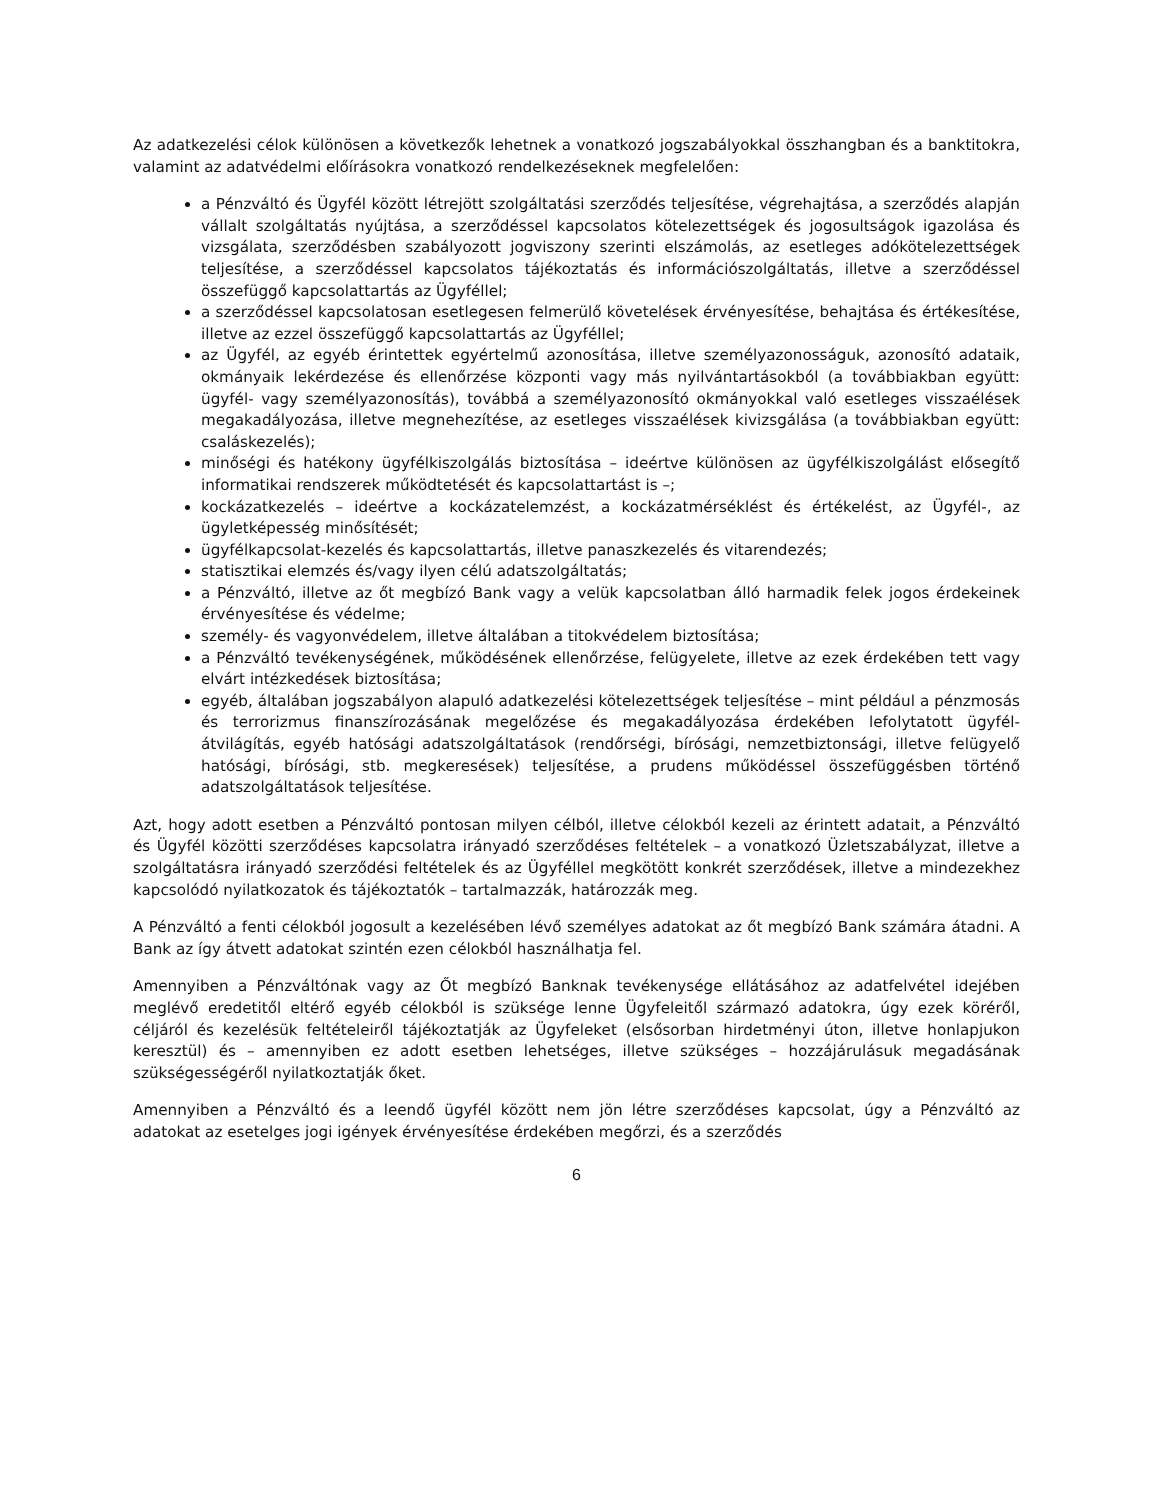Az adatkezelési célok különösen a következők lehetnek a vonatkozó jogszabályokkal összhangban és a banktitokra, valamint az adatvédelmi előírásokra vonatkozó rendelkezéseknek megfelelően:
a Pénzváltó és Ügyfél között létrejött szolgáltatási szerződés teljesítése, végrehajtása, a szerződés alapján vállalt szolgáltatás nyújtása, a szerződéssel kapcsolatos kötelezettségek és jogosultságok igazolása és vizsgálata, szerződésben szabályozott jogviszony szerinti elszámolás, az esetleges adókötelezettségek teljesítése, a szerződéssel kapcsolatos tájékoztatás és információszolgáltatás, illetve a szerződéssel összefüggő kapcsolattartás az Ügyféllel;
a szerződéssel kapcsolatosan esetlegesen felmerülő követelések érvényesítése, behajtása és értékesítése, illetve az ezzel összefüggő kapcsolattartás az Ügyféllel;
az Ügyfél, az egyéb érintettek egyértelmű azonosítása, illetve személyazonosságuk, azonosító adataik, okmányaik lekérdezése és ellenőrzése központi vagy más nyilvántartásokból (a továbbiakban együtt: ügyfél- vagy személyazonosítás), továbbá a személyazonosító okmányokkal való esetleges visszaélések megakadályozása, illetve megnehezítése, az esetleges visszaélések kivizsgálása (a továbbiakban együtt: csaláskezelés);
minőségi és hatékony ügyfélkiszolgálás biztosítása – ideértve különösen az ügyfélkiszolgálást elősegítő informatikai rendszerek működtetését és kapcsolattartást is –;
kockázatkezelés – ideértve a kockázatelemzést, a kockázatmérséklést és értékelést, az Ügyfél-, az ügyletképesség minősítését;
ügyfélkapcsolat-kezelés és kapcsolattartás, illetve panaszkezelés és vitarendezés;
statisztikai elemzés és/vagy ilyen célú adatszolgáltatás;
a Pénzváltó, illetve az őt megbízó Bank vagy a velük kapcsolatban álló harmadik felek jogos érdekeinek érvényesítése és védelme;
személy- és vagyonvédelem, illetve általában a titokvédelem biztosítása;
a Pénzváltó tevékenységének, működésének ellenőrzése, felügyelete, illetve az ezek érdekében tett vagy elvárt intézkedések biztosítása;
egyéb, általában jogszabályon alapuló adatkezelési kötelezettségek teljesítése – mint például a pénzmosás és terrorizmus finanszírozásának megelőzése és megakadályozása érdekében lefolytatott ügyfél-átvilágítás, egyéb hatósági adatszolgáltatások (rendőrségi, bírósági, nemzetbiztonsági, illetve felügyelő hatósági, bírósági, stb. megkeresések) teljesítése, a prudens működéssel összefüggésben történő adatszolgáltatások teljesítése.
Azt, hogy adott esetben a Pénzváltó pontosan milyen célból, illetve célokból kezeli az érintett adatait, a Pénzváltó és Ügyfél közötti szerződéses kapcsolatra irányadó szerződéses feltételek – a vonatkozó Üzletszabályzat, illetve a szolgáltatásra irányadó szerződési feltételek és az Ügyféllel megkötött konkrét szerződések, illetve a mindezekhez kapcsolódó nyilatkozatok és tájékoztatók – tartalmazzák, határozzák meg.
A Pénzváltó a fenti célokból jogosult a kezelésében lévő személyes adatokat az őt megbízó Bank számára átadni. A Bank az így átvett adatokat szintén ezen célokból használhatja fel.
Amennyiben a Pénzváltónak vagy az Őt megbízó Banknak tevékenysége ellátásához az adatfelvétel idejében meglévő eredetitől eltérő egyéb célokból is szüksége lenne Ügyfeleitől származó adatokra, úgy ezek köréről, céljáról és kezelésük feltételeiről tájékoztatják az Ügyfeleket (elsősorban hirdetményi úton, illetve honlapjukon keresztül) és – amennyiben ez adott esetben lehetséges, illetve szükséges – hozzájárulásuk megadásának szükségességéről nyilatkoztatják őket.
Amennyiben a Pénzváltó és a leendő ügyfél között nem jön létre szerződéses kapcsolat, úgy a Pénzváltó az adatokat az esetelges jogi igények érvényesítése érdekében megőrzi, és a szerződés
6